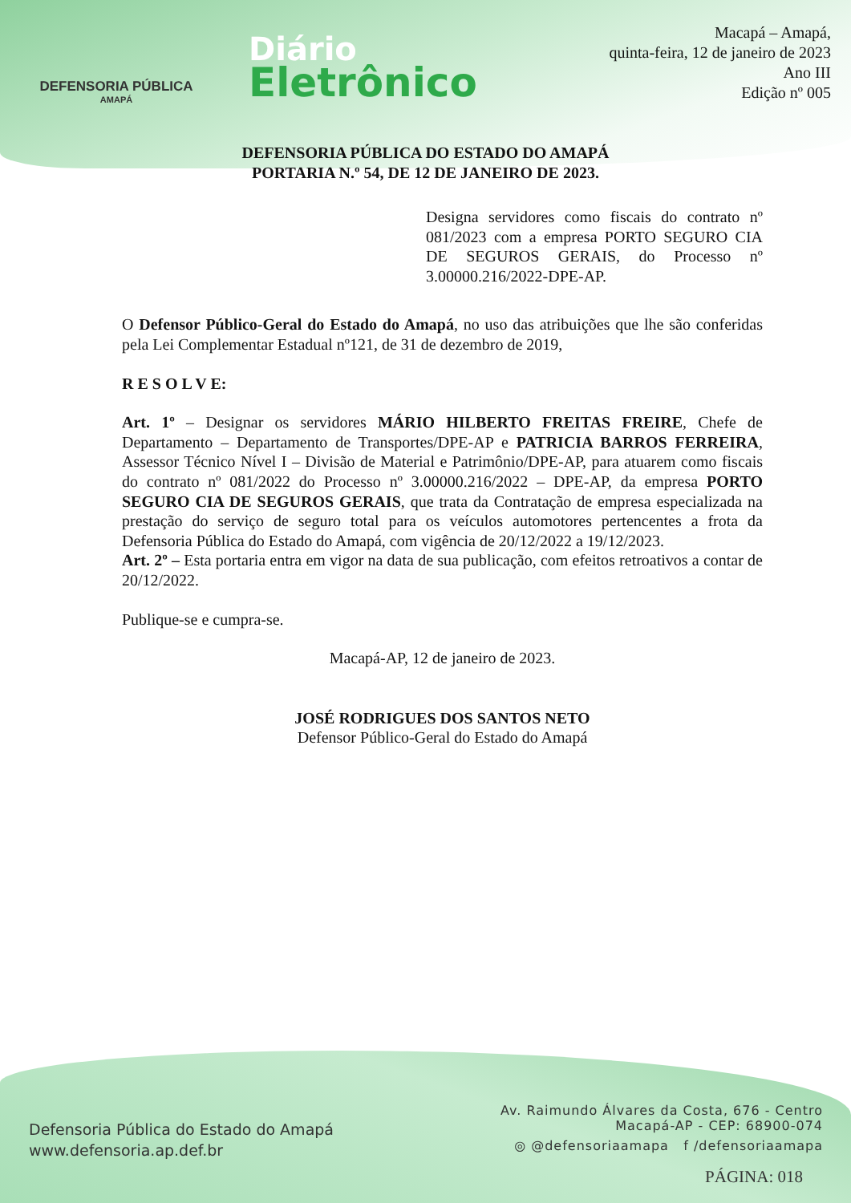DEFENSORIA PÚBLICA
AMAPÁ
Diário
Eletrônico
Macapá – Amapá,
quinta-feira, 12 de janeiro de 2023
Ano III
Edição nº 005
DEFENSORIA PÚBLICA DO ESTADO DO AMAPÁ
PORTARIA N.º 54, DE 12 DE JANEIRO DE 2023.
Designa servidores como fiscais do contrato nº 081/2023 com a empresa PORTO SEGURO CIA DE SEGUROS GERAIS, do Processo nº 3.00000.216/2022-DPE-AP.
O Defensor Público-Geral do Estado do Amapá, no uso das atribuições que lhe são conferidas pela Lei Complementar Estadual nº121, de 31 de dezembro de 2019,
R E S O L V E:
Art. 1º – Designar os servidores MÁRIO HILBERTO FREITAS FREIRE, Chefe de Departamento – Departamento de Transportes/DPE-AP e PATRICIA BARROS FERREIRA, Assessor Técnico Nível I – Divisão de Material e Patrimônio/DPE-AP, para atuarem como fiscais do contrato nº 081/2022 do Processo nº 3.00000.216/2022 – DPE-AP, da empresa PORTO SEGURO CIA DE SEGUROS GERAIS, que trata da Contratação de empresa especializada na prestação do serviço de seguro total para os veículos automotores pertencentes a frota da Defensoria Pública do Estado do Amapá, com vigência de 20/12/2022 a 19/12/2023.
Art. 2º – Esta portaria entra em vigor na data de sua publicação, com efeitos retroativos a contar de 20/12/2022.
Publique-se e cumpra-se.
Macapá-AP, 12 de janeiro de 2023.
JOSÉ RODRIGUES DOS SANTOS NETO
Defensor Público-Geral do Estado do Amapá
Defensoria Pública do Estado do Amapá
www.defensoria.ap.def.br
Av. Raimundo Álvares da Costa, 676 - Centro
Macapá-AP - CEP: 68900-074
◎ @defensoriaamapa f /defensoriaamapa
PÁGINA: 018